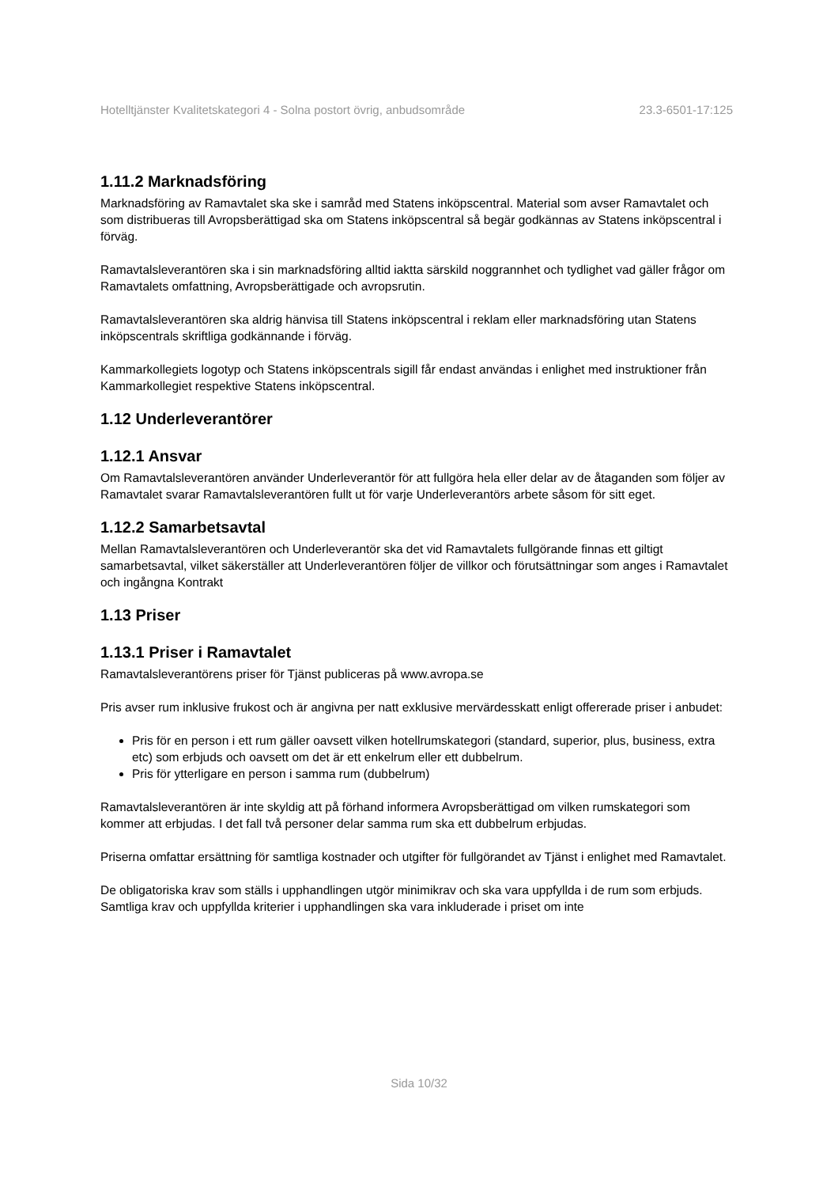Hotelltjänster Kvalitetskategori 4 - Solna postort övrig, anbudsområde 23.3-6501-17:125
1.11.2 Marknadsföring
Marknadsföring av Ramavtalet ska ske i samråd med Statens inköpscentral. Material som avser Ramavtalet och som distribueras till Avropsberättigad ska om Statens inköpscentral så begär godkännas av Statens inköpscentral i förväg.
Ramavtalsleverantören ska i sin marknadsföring alltid iaktta särskild noggrannhet och tydlighet vad gäller frågor om Ramavtalets omfattning, Avropsberättigade och avropsrutin.
Ramavtalsleverantören ska aldrig hänvisa till Statens inköpscentral i reklam eller marknadsföring utan Statens inköpscentrals skriftliga godkännande i förväg.
Kammarkollegiets logotyp och Statens inköpscentrals sigill får endast användas i enlighet med instruktioner från Kammarkollegiet respektive Statens inköpscentral.
1.12 Underleverantörer
1.12.1 Ansvar
Om Ramavtalsleverantören använder Underleverantör för att fullgöra hela eller delar av de åtaganden som följer av Ramavtalet svarar Ramavtalsleverantören fullt ut för varje Underleverantörs arbete såsom för sitt eget.
1.12.2 Samarbetsavtal
Mellan Ramavtalsleverantören och Underleverantör ska det vid Ramavtalets fullgörande finnas ett giltigt samarbetsavtal, vilket säkerställer att Underleverantören följer de villkor och förutsättningar som anges i Ramavtalet och ingångna Kontrakt
1.13 Priser
1.13.1 Priser i Ramavtalet
Ramavtalsleverantörens priser för Tjänst publiceras på www.avropa.se
Pris avser rum inklusive frukost och är angivna per natt exklusive mervärdesskatt enligt offererade priser i anbudet:
Pris för en person i ett rum gäller oavsett vilken hotellrumskategori (standard, superior, plus, business, extra etc) som erbjuds och oavsett om det är ett enkelrum eller ett dubbelrum.
Pris för ytterligare en person i samma rum (dubbelrum)
Ramavtalsleverantören är inte skyldig att på förhand informera Avropsberättigad om vilken rumskategori som kommer att erbjudas. I det fall två personer delar samma rum ska ett dubbelrum erbjudas.
Priserna omfattar ersättning för samtliga kostnader och utgifter för fullgörandet av Tjänst i enlighet med Ramavtalet.
De obligatoriska krav som ställs i upphandlingen utgör minimikrav och ska vara uppfyllda i de rum som erbjuds. Samtliga krav och uppfyllda kriterier i upphandlingen ska vara inkluderade i priset om inte
Sida 10/32